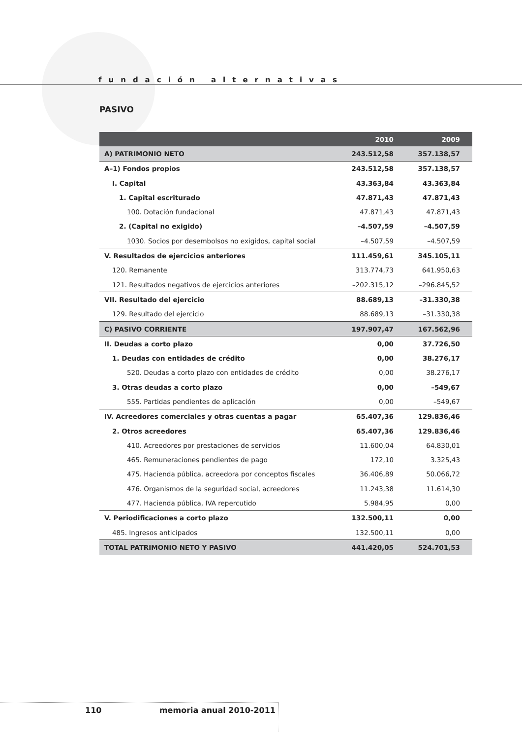fundación alternativas
PASIVO
| | 2010 | 2009 |
| --- | --- | --- |
| A) PATRIMONIO NETO | 243.512,58 | 357.138,57 |
| A–1) Fondos propios | 243.512,58 | 357.138,57 |
| I. Capital | 43.363,84 | 43.363,84 |
| 1. Capital escriturado | 47.871,43 | 47.871,43 |
| 100. Dotación fundacional | 47.871,43 | 47.871,43 |
| 2. (Capital no exigido) | –4.507,59 | –4.507,59 |
| 1030. Socios por desembolsos no exigidos, capital social | –4.507,59 | –4.507,59 |
| V. Resultados de ejercicios anteriores | 111.459,61 | 345.105,11 |
| 120. Remanente | 313.774,73 | 641.950,63 |
| 121. Resultados negativos de ejercicios anteriores | –202.315,12 | –296.845,52 |
| VII. Resultado del ejercicio | 88.689,13 | –31.330,38 |
| 129. Resultado del ejercicio | 88.689,13 | –31.330,38 |
| C) PASIVO CORRIENTE | 197.907,47 | 167.562,96 |
| II. Deudas a corto plazo | 0,00 | 37.726,50 |
| 1. Deudas con entidades de crédito | 0,00 | 38.276,17 |
| 520. Deudas a corto plazo con entidades de crédito | 0,00 | 38.276,17 |
| 3. Otras deudas a corto plazo | 0,00 | –549,67 |
| 555. Partidas pendientes de aplicación | 0,00 | –549,67 |
| IV. Acreedores comerciales y otras cuentas a pagar | 65.407,36 | 129.836,46 |
| 2. Otros acreedores | 65.407,36 | 129.836,46 |
| 410. Acreedores por prestaciones de servicios | 11.600,04 | 64.830,01 |
| 465. Remuneraciones pendientes de pago | 172,10 | 3.325,43 |
| 475. Hacienda pública, acreedora por conceptos fiscales | 36.406,89 | 50.066,72 |
| 476. Organismos de la seguridad social, acreedores | 11.243,38 | 11.614,30 |
| 477. Hacienda pública, IVA repercutido | 5.984,95 | 0,00 |
| V. Periodificaciones a corto plazo | 132.500,11 | 0,00 |
| 485. Ingresos anticipados | 132.500,11 | 0,00 |
| TOTAL PATRIMONIO NETO Y PASIVO | 441.420,05 | 524.701,53 |
110 memoria anual 2010-2011